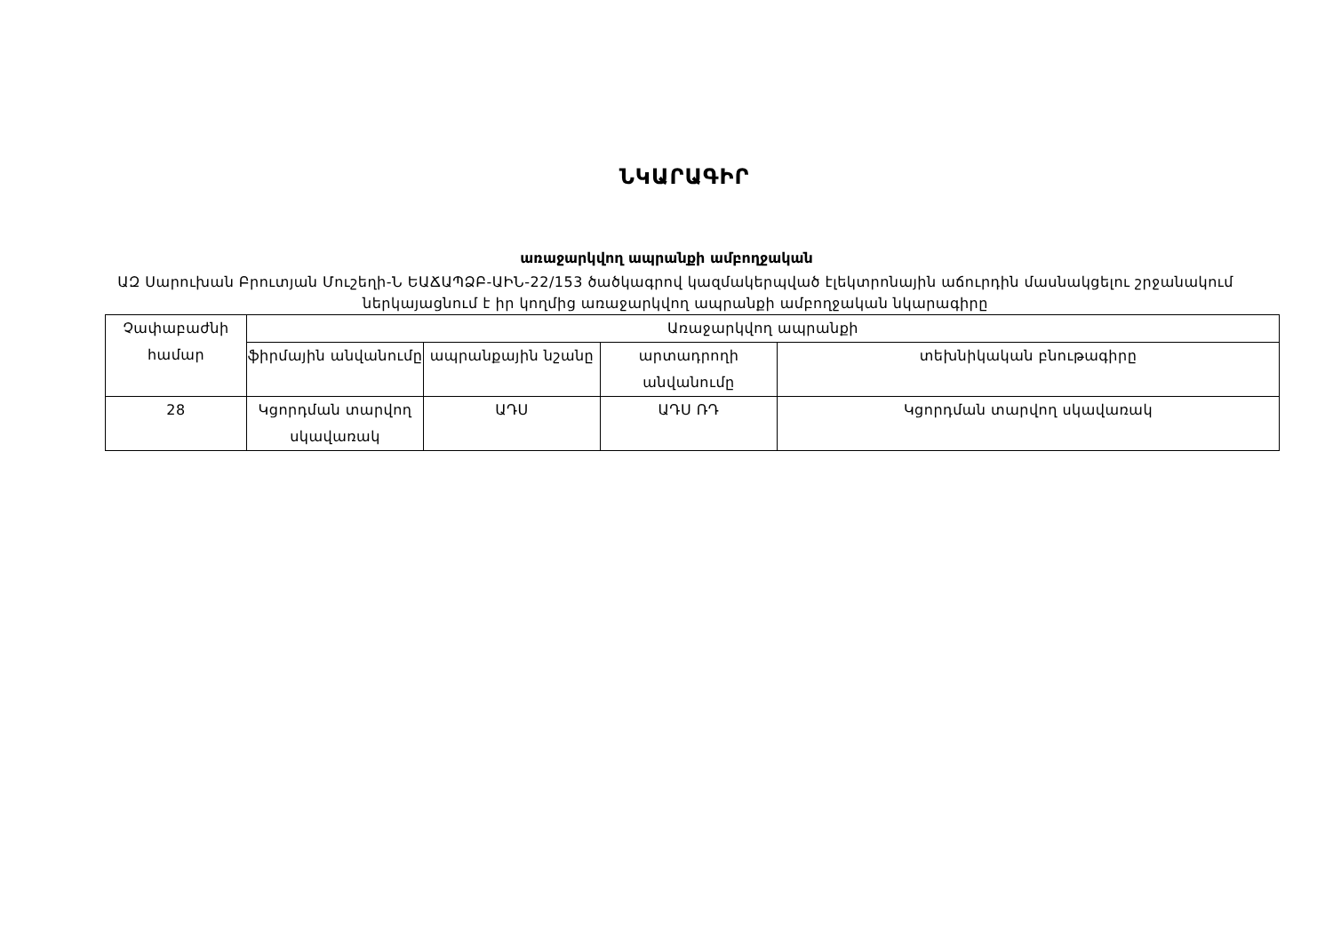ՆԿԱՐԱԳԻՐ
առաջարկվող ապրանքի ամբողջական
ԱԶ Սարուխան Բրուտյան Մուշեղի-Ն ԵԱՃԱՊՁԲ-ԱԻՆ-22/153 ծածկագրով կազմակերպված էլեկտրոնային աճուրդին մասնակցելու շրջանակում ներկայացնում է իր կողմից առաջարկվող ապրանքի ամբողջական նկարագիրը
| Չափաբաժնի համար | Առաջարկվող ապրանքի | | | |
| --- | --- | --- | --- | --- |
| | ֆիրմային անվանումը | ապրանքային նշանը | արտադրողի անվանումը | տեխնիկական բնութագիրը |
| 28 | Կցորդման տարվող սկավառակ | ԱԴՍ | ԱԴՍ ՌԴ | Կցորդման տարվող սկավառակ |